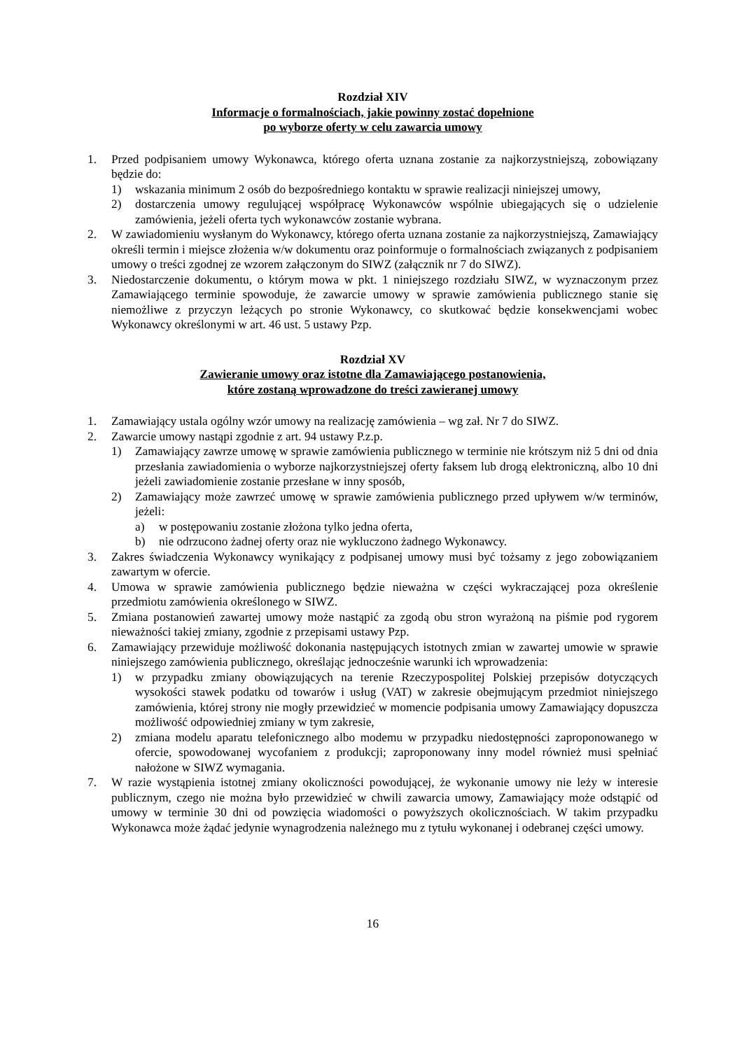Rozdział XIV
Informacje o formalnościach, jakie powinny zostać dopełnione
po wyborze oferty w celu zawarcia umowy
1. Przed podpisaniem umowy Wykonawca, którego oferta uznana zostanie za najkorzystniejszą, zobowiązany będzie do:
1) wskazania minimum 2 osób do bezpośredniego kontaktu w sprawie realizacji niniejszej umowy,
2) dostarczenia umowy regulującej współpracę Wykonawców wspólnie ubiegających się o udzielenie zamówienia, jeżeli oferta tych wykonawców zostanie wybrana.
2. W zawiadomieniu wysłanym do Wykonawcy, którego oferta uznana zostanie za najkorzystniejszą, Zamawiający określi termin i miejsce złożenia w/w dokumentu oraz poinformuje o formalnościach związanych z podpisaniem umowy o treści zgodnej ze wzorem załączonym do SIWZ (załącznik nr 7 do SIWZ).
3. Niedostarczenie dokumentu, o którym mowa w pkt. 1 niniejszego rozdziału SIWZ, w wyznaczonym przez Zamawiającego terminie spowoduje, że zawarcie umowy w sprawie zamówienia publicznego stanie się niemożliwe z przyczyn leżących po stronie Wykonawcy, co skutkować będzie konsekwencjami wobec Wykonawcy określonymi w art. 46 ust. 5 ustawy Pzp.
Rozdział XV
Zawieranie umowy oraz istotne dla Zamawiającego postanowienia,
które zostaną wprowadzone do treści zawieranej umowy
1. Zamawiający ustala ogólny wzór umowy na realizację zamówienia – wg zał. Nr 7 do SIWZ.
2. Zawarcie umowy nastąpi zgodnie z art. 94 ustawy P.z.p.
1) Zamawiający zawrze umowę w sprawie zamówienia publicznego w terminie nie krótszym niż 5 dni od dnia przesłania zawiadomienia o wyborze najkorzystniejszej oferty faksem lub drogą elektroniczną, albo 10 dni jeżeli zawiadomienie zostanie przesłane w inny sposób,
2) Zamawiający może zawrzeć umowę w sprawie zamówienia publicznego przed upływem w/w terminów, jeżeli:
a) w postępowaniu zostanie złożona tylko jedna oferta,
b) nie odrzucono żadnej oferty oraz nie wykluczono żadnego Wykonawcy.
3. Zakres świadczenia Wykonawcy wynikający z podpisanej umowy musi być tożsamy z jego zobowiązaniem zawartym w ofercie.
4. Umowa w sprawie zamówienia publicznego będzie nieważna w części wykraczającej poza określenie przedmiotu zamówienia określonego w SIWZ.
5. Zmiana postanowień zawartej umowy może nastąpić za zgodą obu stron wyrażoną na piśmie pod rygorem nieważności takiej zmiany, zgodnie z przepisami ustawy Pzp.
6. Zamawiający przewiduje możliwość dokonania następujących istotnych zmian w zawartej umowie w sprawie niniejszego zamówienia publicznego, określając jednocześnie warunki ich wprowadzenia:
1) w przypadku zmiany obowiązujących na terenie Rzeczypospolitej Polskiej przepisów dotyczących wysokości stawek podatku od towarów i usług (VAT) w zakresie obejmującym przedmiot niniejszego zamówienia, której strony nie mogły przewidzieć w momencie podpisania umowy Zamawiający dopuszcza możliwość odpowiedniej zmiany w tym zakresie,
2) zmiana modelu aparatu telefonicznego albo modemu w przypadku niedostępności zaproponowanego w ofercie, spowodowanej wycofaniem z produkcji; zaproponowany inny model również musi spełniać nałożone w SIWZ wymagania.
7. W razie wystąpienia istotnej zmiany okoliczności powodującej, że wykonanie umowy nie leży w interesie publicznym, czego nie można było przewidzieć w chwili zawarcia umowy, Zamawiający może odstąpić od umowy w terminie 30 dni od powzięcia wiadomości o powyższych okolicznościach. W takim przypadku Wykonawca może żądać jedynie wynagrodzenia należnego mu z tytułu wykonanej i odebranej części umowy.
16